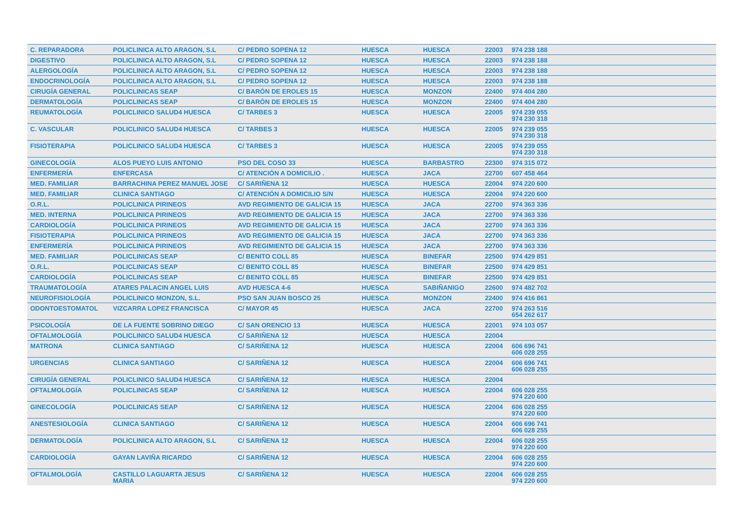| C. REPARADORA | POLICLINICA ALTO ARAGON, S.L | C/ PEDRO SOPENA 12 | HUESCA | HUESCA | 22003 | 974 238 188 |
| DIGESTIVO | POLICLINICA ALTO ARAGON, S.L | C/ PEDRO SOPENA 12 | HUESCA | HUESCA | 22003 | 974 238 188 |
| ALERGOLOGÍA | POLICLINICA ALTO ARAGON, S.L | C/ PEDRO SOPENA 12 | HUESCA | HUESCA | 22003 | 974 238 188 |
| ENDOCRINOLOGÍA | POLICLINICA ALTO ARAGON, S.L | C/ PEDRO SOPENA 12 | HUESCA | HUESCA | 22003 | 974 238 188 |
| CIRUGÍA GENERAL | POLICLINICAS SEAP | C/ BARÓN DE EROLES 15 | HUESCA | MONZON | 22400 | 974 404 280 |
| DERMATOLOGÍA | POLICLINICAS SEAP | C/ BARÓN DE EROLES 15 | HUESCA | MONZON | 22400 | 974 404 280 |
| REUMATOLOGÍA | POLICLINICO SALUD4 HUESCA | C/ TARBES 3 | HUESCA | HUESCA | 22005 | 974 239 055 974 230 318 |
| C. VASCULAR | POLICLINICO SALUD4 HUESCA | C/ TARBES 3 | HUESCA | HUESCA | 22005 | 974 239 055 974 230 318 |
| FISIOTERAPIA | POLICLINICO SALUD4 HUESCA | C/ TARBES 3 | HUESCA | HUESCA | 22005 | 974 239 055 974 230 318 |
| GINECOLOGÍA | ALOS PUEYO LUIS ANTONIO | PSO DEL COSO 33 | HUESCA | BARBASTRO | 22300 | 974 315 072 |
| ENFERMERÍA | ENFERCASA | C/ ATENCIÓN A DOMICILIO . | HUESCA | JACA | 22700 | 607 458 464 |
| MED. FAMILIAR | BARRACHINA PEREZ MANUEL JOSE | C/ SARIÑENA 12 | HUESCA | HUESCA | 22004 | 974 220 600 |
| MED. FAMILIAR | CLINICA SANTIAGO | C/ ATENCIÓN A DOMICILIO S/N | HUESCA | HUESCA | 22004 | 974 220 600 |
| O.R.L. | POLICLINICA PIRINEOS | AVD REGIMIENTO DE GALICIA 15 | HUESCA | JACA | 22700 | 974 363 336 |
| MED. INTERNA | POLICLINICA PIRINEOS | AVD REGIMIENTO DE GALICIA 15 | HUESCA | JACA | 22700 | 974 363 336 |
| CARDIOLOGÍA | POLICLINICA PIRINEOS | AVD REGIMIENTO DE GALICIA 15 | HUESCA | JACA | 22700 | 974 363 336 |
| FISIOTERAPIA | POLICLINICA PIRINEOS | AVD REGIMIENTO DE GALICIA 15 | HUESCA | JACA | 22700 | 974 363 336 |
| ENFERMERÍA | POLICLINICA PIRINEOS | AVD REGIMIENTO DE GALICIA 15 | HUESCA | JACA | 22700 | 974 363 336 |
| MED. FAMILIAR | POLICLINICAS SEAP | C/ BENITO COLL 85 | HUESCA | BINEFAR | 22500 | 974 429 851 |
| O.R.L. | POLICLINICAS SEAP | C/ BENITO COLL 85 | HUESCA | BINEFAR | 22500 | 974 429 851 |
| CARDIOLOGÍA | POLICLINICAS SEAP | C/ BENITO COLL 85 | HUESCA | BINEFAR | 22500 | 974 429 851 |
| TRAUMATOLOGÍA | ATARES PALACIN ANGEL LUIS | AVD HUESCA 4-6 | HUESCA | SABIÑANIGO | 22600 | 974 482 702 |
| NEUROFISIOLOGÍA | POLICLINICO MONZON, S.L. | PSO SAN JUAN BOSCO 25 | HUESCA | MONZON | 22400 | 974 416 861 |
| ODONTOESTOMATOL | VIZCARRA LOPEZ FRANCISCA | C/ MAYOR 45 | HUESCA | JACA | 22700 | 974 263 516 654 262 617 |
| PSICOLOGÍA | DE LA FUENTE SOBRINO DIEGO | C/ SAN ORENCIO 13 | HUESCA | HUESCA | 22001 | 974 103 057 |
| OFTALMOLOGÍA | POLICLINICO SALUD4 HUESCA | C/ SARIÑENA 12 | HUESCA | HUESCA | 22004 | |
| MATRONA | CLINICA SANTIAGO | C/ SARIÑENA 12 | HUESCA | HUESCA | 22004 | 606 696 741 606 028 255 |
| URGENCIAS | CLINICA SANTIAGO | C/ SARIÑENA 12 | HUESCA | HUESCA | 22004 | 606 696 741 606 028 255 |
| CIRUGÍA GENERAL | POLICLINICO SALUD4 HUESCA | C/ SARIÑENA 12 | HUESCA | HUESCA | 22004 | |
| OFTALMOLOGÍA | POLICLINICAS SEAP | C/ SARIÑENA 12 | HUESCA | HUESCA | 22004 | 606 028 255 974 220 600 |
| GINECOLOGÍA | POLICLINICAS SEAP | C/ SARIÑENA 12 | HUESCA | HUESCA | 22004 | 606 028 255 974 220 600 |
| ANESTESIOLOGÍA | CLINICA SANTIAGO | C/ SARIÑENA 12 | HUESCA | HUESCA | 22004 | 606 696 741 606 028 255 |
| DERMATOLOGÍA | POLICLINICA ALTO ARAGON, S.L | C/ SARIÑENA 12 | HUESCA | HUESCA | 22004 | 606 028 255 974 220 600 |
| CARDIOLOGÍA | GAYAN LAVIÑA RICARDO | C/ SARIÑENA 12 | HUESCA | HUESCA | 22004 | 606 028 255 974 220 600 |
| OFTALMOLOGÍA | CASTILLO LAGUARTA JESUS MARIA | C/ SARIÑENA 12 | HUESCA | HUESCA | 22004 | 606 028 255 974 220 600 |